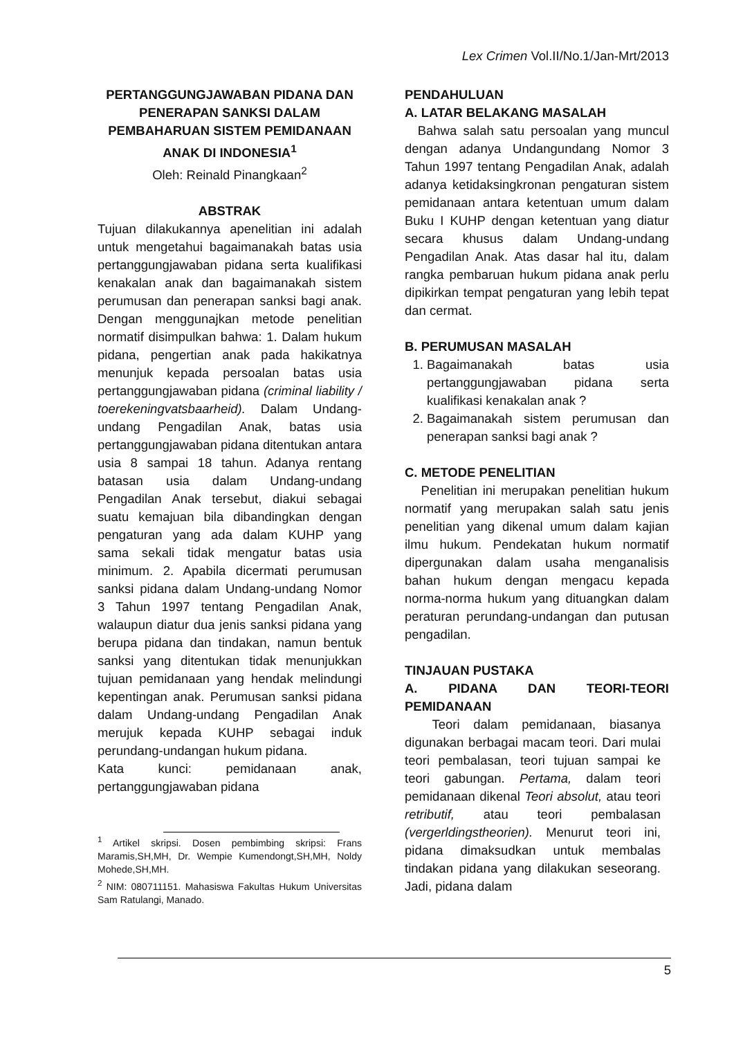Lex Crimen Vol.II/No.1/Jan-Mrt/2013
PERTANGGUNGJAWABAN PIDANA DAN PENERAPAN SANKSI DALAM PEMBAHARUAN SISTEM PEMIDANAAN ANAK DI INDONESIA<sup>1</sup>
Oleh: Reinald Pinangkaan<sup>2</sup>
ABSTRAK
Tujuan dilakukannya apenelitian ini adalah untuk mengetahui bagaimanakah batas usia pertanggungjawaban pidana serta kualifikasi kenakalan anak dan bagaimanakah sistem perumusan dan penerapan sanksi bagi anak. Dengan menggunajkan metode penelitian normatif disimpulkan bahwa: 1. Dalam hukum pidana, pengertian anak pada hakikatnya menunjuk kepada persoalan batas usia pertanggungjawaban pidana (criminal liability / toerekeningvatsbaarheid). Dalam Undang-undang Pengadilan Anak, batas usia pertanggungjawaban pidana ditentukan antara usia 8 sampai 18 tahun. Adanya rentang batasan usia dalam Undang-undang Pengadilan Anak tersebut, diakui sebagai suatu kemajuan bila dibandingkan dengan pengaturan yang ada dalam KUHP yang sama sekali tidak mengatur batas usia minimum. 2. Apabila dicermati perumusan sanksi pidana dalam Undang-undang Nomor 3 Tahun 1997 tentang Pengadilan Anak, walaupun diatur dua jenis sanksi pidana yang berupa pidana dan tindakan, namun bentuk sanksi yang ditentukan tidak menunjukkan tujuan pemidanaan yang hendak melindungi kepentingan anak. Perumusan sanksi pidana dalam Undang-undang Pengadilan Anak merujuk kepada KUHP sebagai induk perundang-undangan hukum pidana.
Kata kunci: pemidanaan anak, pertanggungjawaban pidana
<sup>1</sup> Artikel skripsi. Dosen pembimbing skripsi: Frans Maramis,SH,MH, Dr. Wempie Kumendongt,SH,MH, Noldy Mohede,SH,MH.
<sup>2</sup> NIM: 080711151. Mahasiswa Fakultas Hukum Universitas Sam Ratulangi, Manado.
PENDAHULUAN
A. LATAR BELAKANG MASALAH
Bahwa salah satu persoalan yang muncul dengan adanya Undangundang Nomor 3 Tahun 1997 tentang Pengadilan Anak, adalah adanya ketidaksingkronan pengaturan sistem pemidanaan antara ketentuan umum dalam Buku I KUHP dengan ketentuan yang diatur secara khusus dalam Undang-undang Pengadilan Anak. Atas dasar hal itu, dalam rangka pembaruan hukum pidana anak perlu dipikirkan tempat pengaturan yang lebih tepat dan cermat.
B. PERUMUSAN MASALAH
1. Bagaimanakah batas usia pertanggungjawaban pidana serta kualifikasi kenakalan anak ?
2. Bagaimanakah sistem perumusan dan penerapan sanksi bagi anak ?
C. METODE PENELITIAN
Penelitian ini merupakan penelitian hukum normatif yang merupakan salah satu jenis penelitian yang dikenal umum dalam kajian ilmu hukum. Pendekatan hukum normatif dipergunakan dalam usaha menganalisis bahan hukum dengan mengacu kepada norma-norma hukum yang dituangkan dalam peraturan perundang-undangan dan putusan pengadilan.
TINJAUAN PUSTAKA
A. PIDANA DAN TEORI-TEORI PEMIDANAAN
Teori dalam pemidanaan, biasanya digunakan berbagai macam teori. Dari mulai teori pembalasan, teori tujuan sampai ke teori gabungan. Pertama, dalam teori pemidanaan dikenal Teori absolut, atau teori retributif, atau teori pembalasan (vergerldingstheorien). Menurut teori ini, pidana dimaksudkan untuk membalas tindakan pidana yang dilakukan seseorang. Jadi, pidana dalam
5